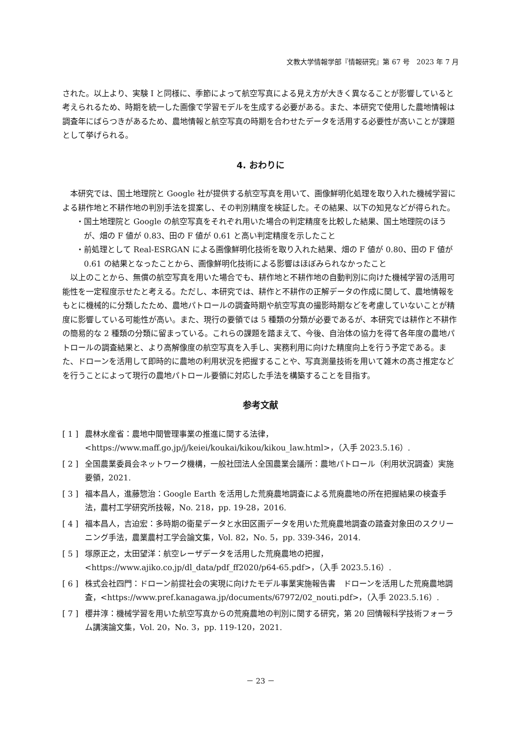文教大学情報学部『情報研究』第 67 号　2023 年 7 月
された。以上より、実験 I と同様に、季節によって航空写真による見え方が大きく異なることが影響していると考えられるため、時期を統一した画像で学習モデルを生成する必要がある。また、本研究で使用した農地情報は調査年にばらつきがあるため、農地情報と航空写真の時期を合わせたデータを活用する必要性が高いことが課題として挙げられる。
4. おわりに
本研究では、国土地理院と Google 社が提供する航空写真を用いて、画像鮮明化処理を取り入れた機械学習による耕作地と不耕作地の判別手法を提案し、その判別精度を検証した。その結果、以下の知見などが得られた。
・国土地理院と Google の航空写真をそれぞれ用いた場合の判定精度を比較した結果、国土地理院のほうが、畑の F 値が 0.83、田の F 値が 0.61 と高い判定精度を示したこと
・前処理として Real-ESRGAN による画像鮮明化技術を取り入れた結果、畑の F 値が 0.80、田の F 値が 0.61 の結果となったことから、画像鮮明化技術による影響はほぼみられなかったこと
以上のことから、無償の航空写真を用いた場合でも、耕作地と不耕作地の自動判別に向けた機械学習の活用可能性を一定程度示せたと考える。ただし、本研究では、耕作と不耕作の正解データの作成に関して、農地情報をもとに機械的に分類したため、農地パトロールの調査時期や航空写真の撮影時期などを考慮していないことが精度に影響している可能性が高い。また、現行の要領では 5 種類の分類が必要であるが、本研究では耕作と不耕作の簡易的な 2 種類の分類に留まっている。これらの課題を踏まえて、今後、自治体の協力を得て各年度の農地パトロールの調査結果と、より高解像度の航空写真を入手し、実務利用に向けた精度向上を行う予定である。また、ドローンを活用して即時的に農地の利用状況を把握することや、写真測量技術を用いて雑木の高さ推定などを行うことによって現行の農地パトロール要領に対応した手法を構築することを目指す。
参考文献
[ 1 ] 農林水産省：農地中間管理事業の推進に関する法律，<https://www.maff.go.jp/j/keiei/koukai/kikou/kikou_law.html>，（入手 2023.5.16）.
[ 2 ] 全国農業委員会ネットワーク機構，一般社団法人全国農業会議所：農地パトロール（利用状況調査）実施要領，2021.
[ 3 ] 福本昌人，進藤惣治：Google Earth を活用した荒廃農地調査による荒廃農地の所在把握結果の検査手法，農村工学研究所技報，No. 218，pp. 19-28，2016.
[ 4 ] 福本昌人，吉迫宏：多時期の衛星データと水田区画データを用いた荒廃農地調査の踏査対象田のスクリーニング手法，農業農村工学会論文集，Vol. 82，No. 5，pp. 339-346，2014.
[ 5 ] 塚原正之，太田望洋：航空レーザデータを活用した荒廃農地の把握，<https://www.ajiko.co.jp/dl_data/pdf_ff2020/p64-65.pdf>，（入手 2023.5.16）.
[ 6 ] 株式会社四門：ドローン前提社会の実現に向けたモデル事業実施報告書　ドローンを活用した荒廃農地調査，<https://www.pref.kanagawa.jp/documents/67972/02_nouti.pdf>，（入手 2023.5.16）.
[ 7 ] 櫻井淳：機械学習を用いた航空写真からの荒廃農地の判別に関する研究，第 20 回情報科学技術フォーラム講演論文集，Vol. 20，No. 3，pp. 119-120，2021.
－ 23 －